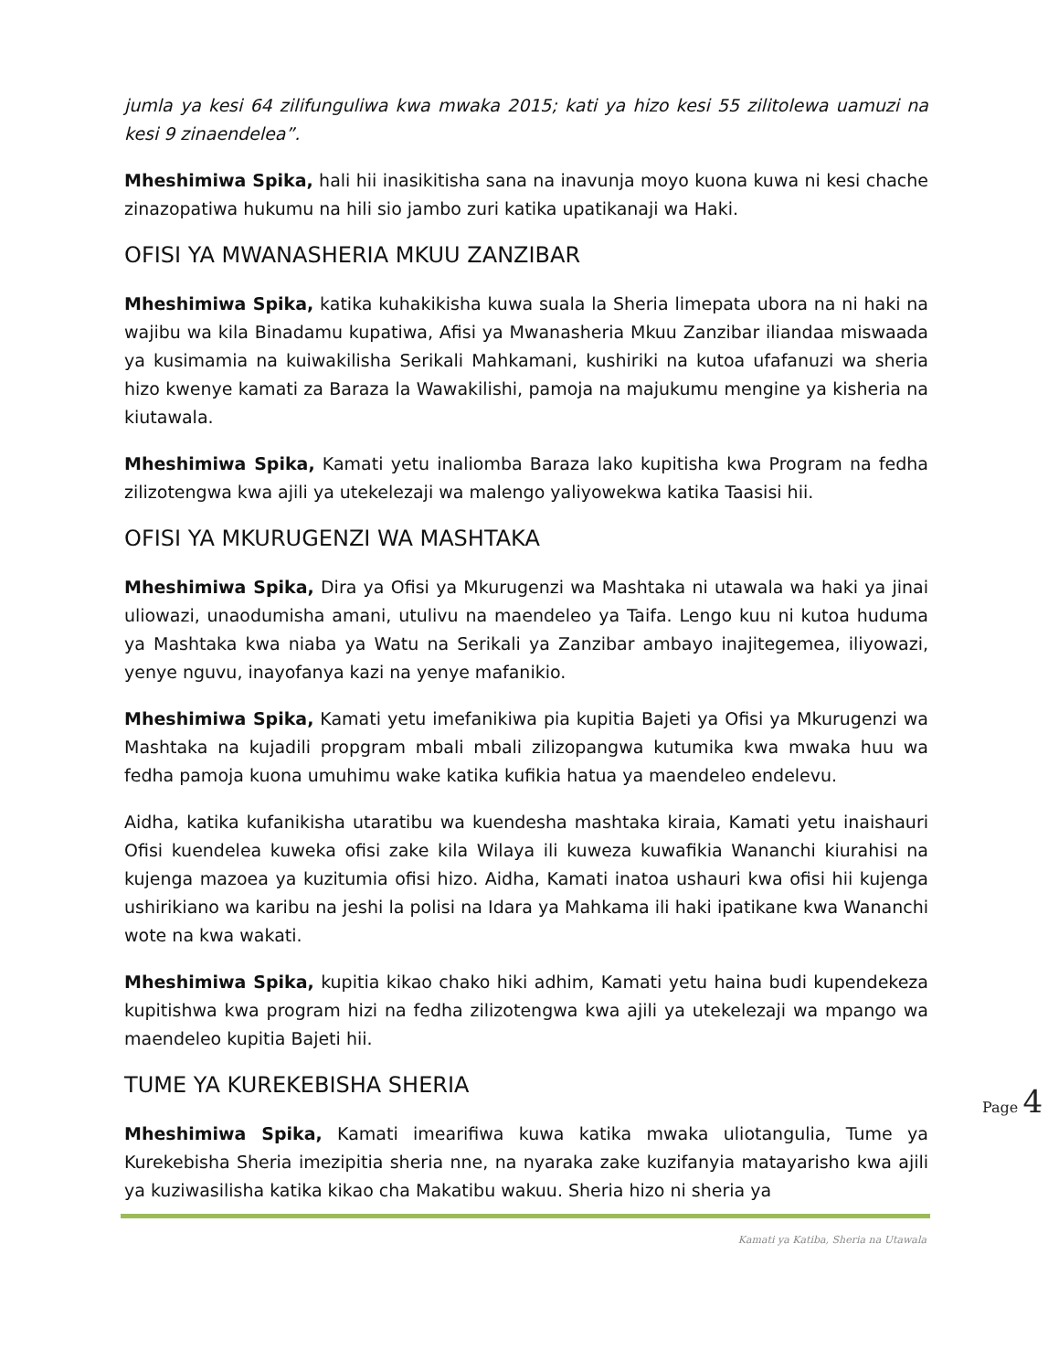jumla ya kesi 64 zilifunguliwa kwa mwaka 2015; kati ya hizo kesi 55 zilitolewa uamuzi na kesi 9 zinaendelea”.
Mheshimiwa Spika, hali hii inasikitisha sana na inavunja moyo kuona kuwa ni kesi chache zinazopatiwa hukumu na hili sio jambo zuri katika upatikanaji wa Haki.
OFISI YA MWANASHERIA MKUU ZANZIBAR
Mheshimiwa Spika, katika kuhakikisha kuwa suala la Sheria limepata ubora na ni haki na wajibu wa kila Binadamu kupatiwa, Afisi ya Mwanasheria Mkuu Zanzibar iliandaa miswaada ya kusimamia na kuiwakilisha Serikali Mahkamani, kushiriki na kutoa ufafanuzi wa sheria hizo kwenye kamati za Baraza la Wawakilishi, pamoja na majukumu mengine ya kisheria na kiutawala.
Mheshimiwa Spika, Kamati yetu inaliomba Baraza lako kupitisha kwa Program na fedha zilizotengwa kwa ajili ya utekelezaji wa malengo yaliyowekwa katika Taasisi hii.
OFISI YA MKURUGENZI WA MASHTAKA
Mheshimiwa Spika, Dira ya Ofisi ya Mkurugenzi wa Mashtaka ni utawala wa haki ya jinai uliowazi, unaodumisha amani, utulivu na maendeleo ya Taifa. Lengo kuu ni kutoa huduma ya Mashtaka kwa niaba ya Watu na Serikali ya Zanzibar ambayo inajitegemea, iliyowazi, yenye nguvu, inayofanya kazi na yenye mafanikio.
Mheshimiwa Spika, Kamati yetu imefanikiwa pia kupitia Bajeti ya Ofisi ya Mkurugenzi wa Mashtaka na kujadili propgram mbali mbali zilizopangwa kutumika kwa mwaka huu wa fedha pamoja kuona umuhimu wake katika kufikia hatua ya maendeleo endelevu.
Aidha, katika kufanikisha utaratibu wa kuendesha mashtaka kiraia, Kamati yetu inaishauri Ofisi kuendelea kuweka ofisi zake kila Wilaya ili kuweza kuwafikia Wananchi kiurahisi na kujenga mazoea ya kuzitumia ofisi hizo. Aidha, Kamati inatoa ushauri kwa ofisi hii kujenga ushirikiano wa karibu na jeshi la polisi na Idara ya Mahkama ili haki ipatikane kwa Wananchi wote na kwa wakati.
Mheshimiwa Spika, kupitia kikao chako hiki adhim, Kamati yetu haina budi kupendekeza kupitishwa kwa program hizi na fedha zilizotengwa kwa ajili ya utekelezaji wa mpango wa maendeleo kupitia Bajeti hii.
TUME YA KUREKEBISHA SHERIA
Mheshimiwa Spika, Kamati imearifiwa kuwa katika mwaka uliotangulia, Tume ya Kurekebisha Sheria imezipitia sheria nne, na nyaraka zake kuzifanyia matayarisho kwa ajili ya kuziwasilisha katika kikao cha Makatibu wakuu. Sheria hizo ni sheria ya
Page 4
Kamati ya Katiba, Sheria na Utawala